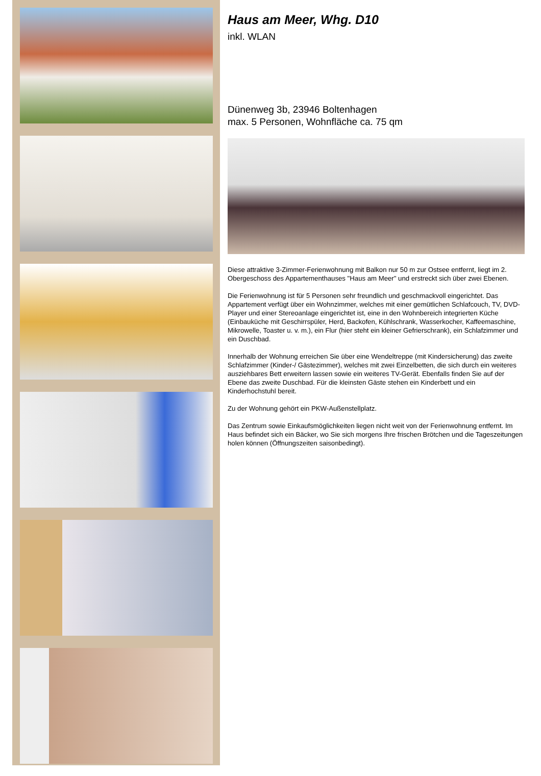Haus am Meer, Whg. D10
inkl. WLAN
Dünenweg 3b, 23946 Boltenhagen
max. 5 Personen, Wohnfläche ca. 75 qm
Diese attraktive 3-Zimmer-Ferienwohnung mit Balkon nur 50 m zur Ostsee entfernt, liegt im 2. Obergeschoss des Appartementhauses "Haus am Meer" und erstreckt sich über zwei Ebenen.
Die Ferienwohnung ist für 5 Personen sehr freundlich und geschmackvoll eingerichtet. Das Appartement verfügt über ein Wohnzimmer, welches mit einer gemütlichen Schlafcouch, TV, DVD-Player und einer Stereoanlage eingerichtet ist, eine in den Wohnbereich integrierten Küche (Einbauküche mit Geschirrspüler, Herd, Backofen, Kühlschrank, Wasserkocher, Kaffeemaschine, Mikrowelle, Toaster u. v. m.), ein Flur (hier steht ein kleiner Gefrierschrank), ein Schlafzimmer und ein Duschbad.
Innerhalb der Wohnung erreichen Sie über eine Wendeltreppe (mit Kindersicherung) das zweite Schlafzimmer (Kinder-/ Gästezimmer), welches mit zwei Einzelbetten, die sich durch ein weiteres ausziehbares Bett erweitern lassen sowie ein weiteres TV-Gerät. Ebenfalls finden Sie auf der Ebene das zweite Duschbad. Für die kleinsten Gäste stehen ein Kinderbett und ein Kinderhochstuhl bereit.
Zu der Wohnung gehört ein PKW-Außenstellplatz.
Das Zentrum sowie Einkaufsmöglichkeiten liegen nicht weit von der Ferienwohnung entfernt. Im Haus befindet sich ein Bäcker, wo Sie sich morgens Ihre frischen Brötchen und die Tageszeitungen holen können (Öffnungszeiten saisonbedingt).